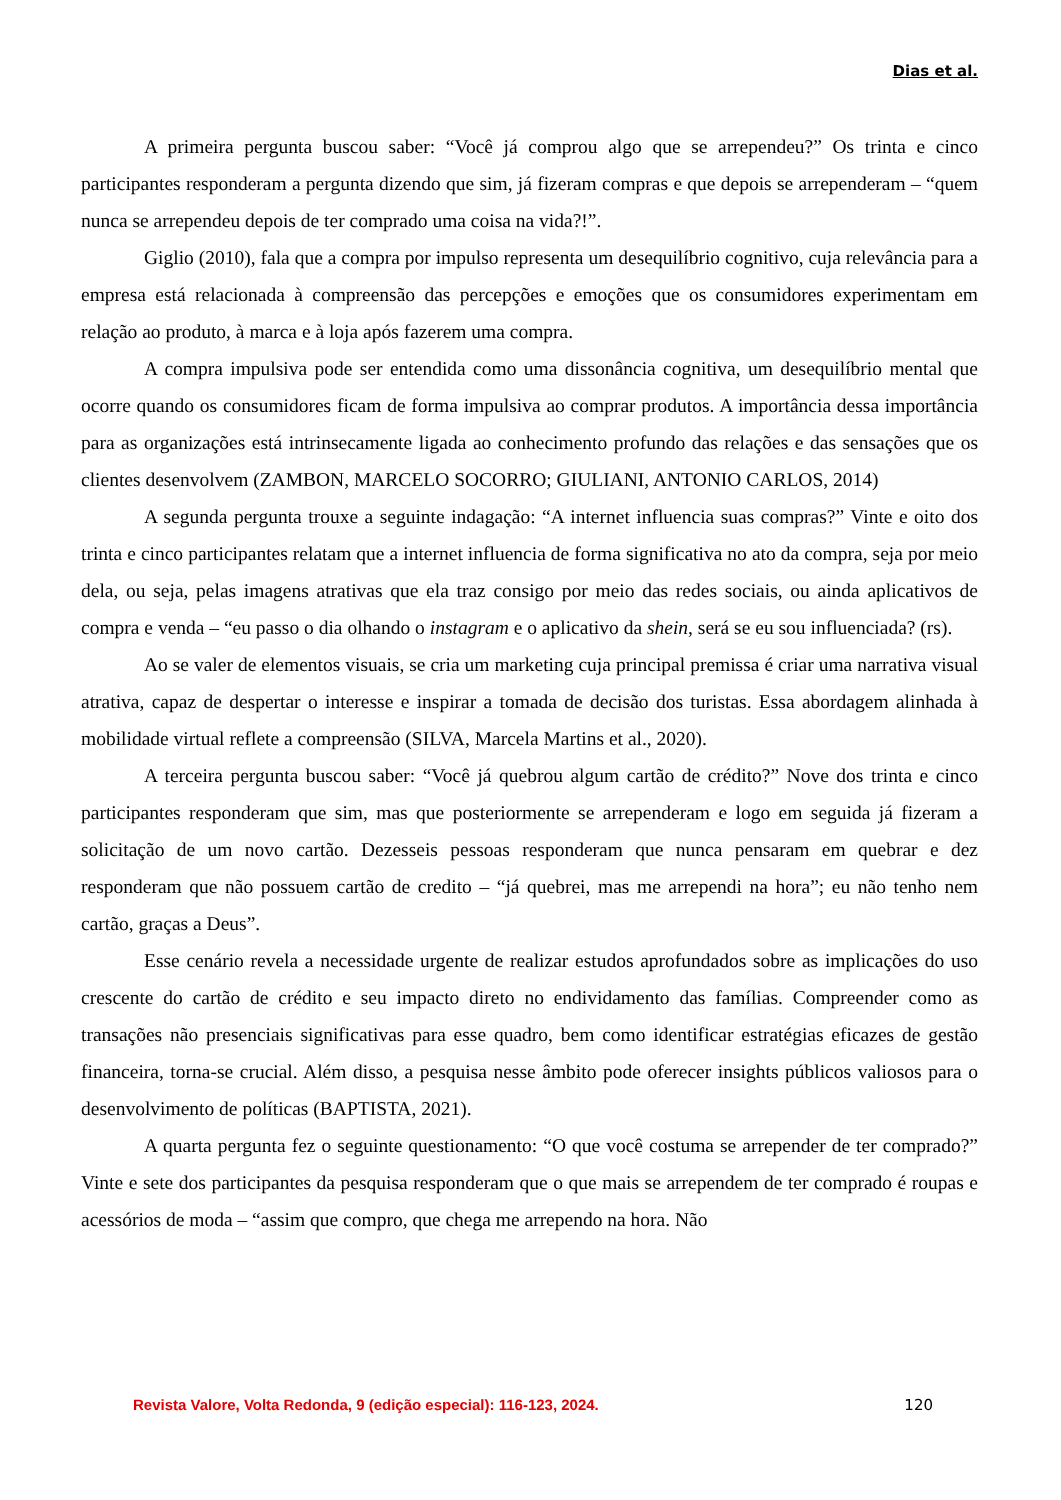Dias et al.
A primeira pergunta buscou saber: “Você já comprou algo que se arrependeu?” Os trinta e cinco participantes responderam a pergunta dizendo que sim, já fizeram compras e que depois se arrependeram – “quem nunca se arrependeu depois de ter comprado uma coisa na vida?!”.
Giglio (2010), fala que a compra por impulso representa um desequilíbrio cognitivo, cuja relevância para a empresa está relacionada à compreensão das percepções e emoções que os consumidores experimentam em relação ao produto, à marca e à loja após fazerem uma compra.
A compra impulsiva pode ser entendida como uma dissonância cognitiva, um desequilíbrio mental que ocorre quando os consumidores ficam de forma impulsiva ao comprar produtos. A importância dessa importância para as organizações está intrinsecamente ligada ao conhecimento profundo das relações e das sensações que os clientes desenvolvem (ZAMBON, MARCELO SOCORRO; GIULIANI, ANTONIO CARLOS, 2014)
A segunda pergunta trouxe a seguinte indagação: “A internet influencia suas compras?” Vinte e oito dos trinta e cinco participantes relatam que a internet influencia de forma significativa no ato da compra, seja por meio dela, ou seja, pelas imagens atrativas que ela traz consigo por meio das redes sociais, ou ainda aplicativos de compra e venda – “eu passo o dia olhando o instagram e o aplicativo da shein, será se eu sou influenciada? (rs).
Ao se valer de elementos visuais, se cria um marketing cuja principal premissa é criar uma narrativa visual atrativa, capaz de despertar o interesse e inspirar a tomada de decisão dos turistas. Essa abordagem alinhada à mobilidade virtual reflete a compreensão (SILVA, Marcela Martins et al., 2020).
A terceira pergunta buscou saber: “Você já quebrou algum cartão de crédito?” Nove dos trinta e cinco participantes responderam que sim, mas que posteriormente se arrependeram e logo em seguida já fizeram a solicitação de um novo cartão. Dezesseis pessoas responderam que nunca pensaram em quebrar e dez responderam que não possuem cartão de credito – “já quebrei, mas me arrependi na hora”; eu não tenho nem cartão, graças a Deus”.
Esse cenário revela a necessidade urgente de realizar estudos aprofundados sobre as implicações do uso crescente do cartão de crédito e seu impacto direto no endividamento das famílias. Compreender como as transações não presenciais significativas para esse quadro, bem como identificar estratégias eficazes de gestão financeira, torna-se crucial. Além disso, a pesquisa nesse âmbito pode oferecer insights públicos valiosos para o desenvolvimento de políticas (BAPTISTA, 2021).
A quarta pergunta fez o seguinte questionamento: “O que você costuma se arrepender de ter comprado?” Vinte e sete dos participantes da pesquisa responderam que o que mais se arrependem de ter comprado é roupas e acessórios de moda – “assim que compro, que chega me arrependo na hora. Não
Revista Valore, Volta Redonda, 9 (edição especial): 116-123, 2024. 120